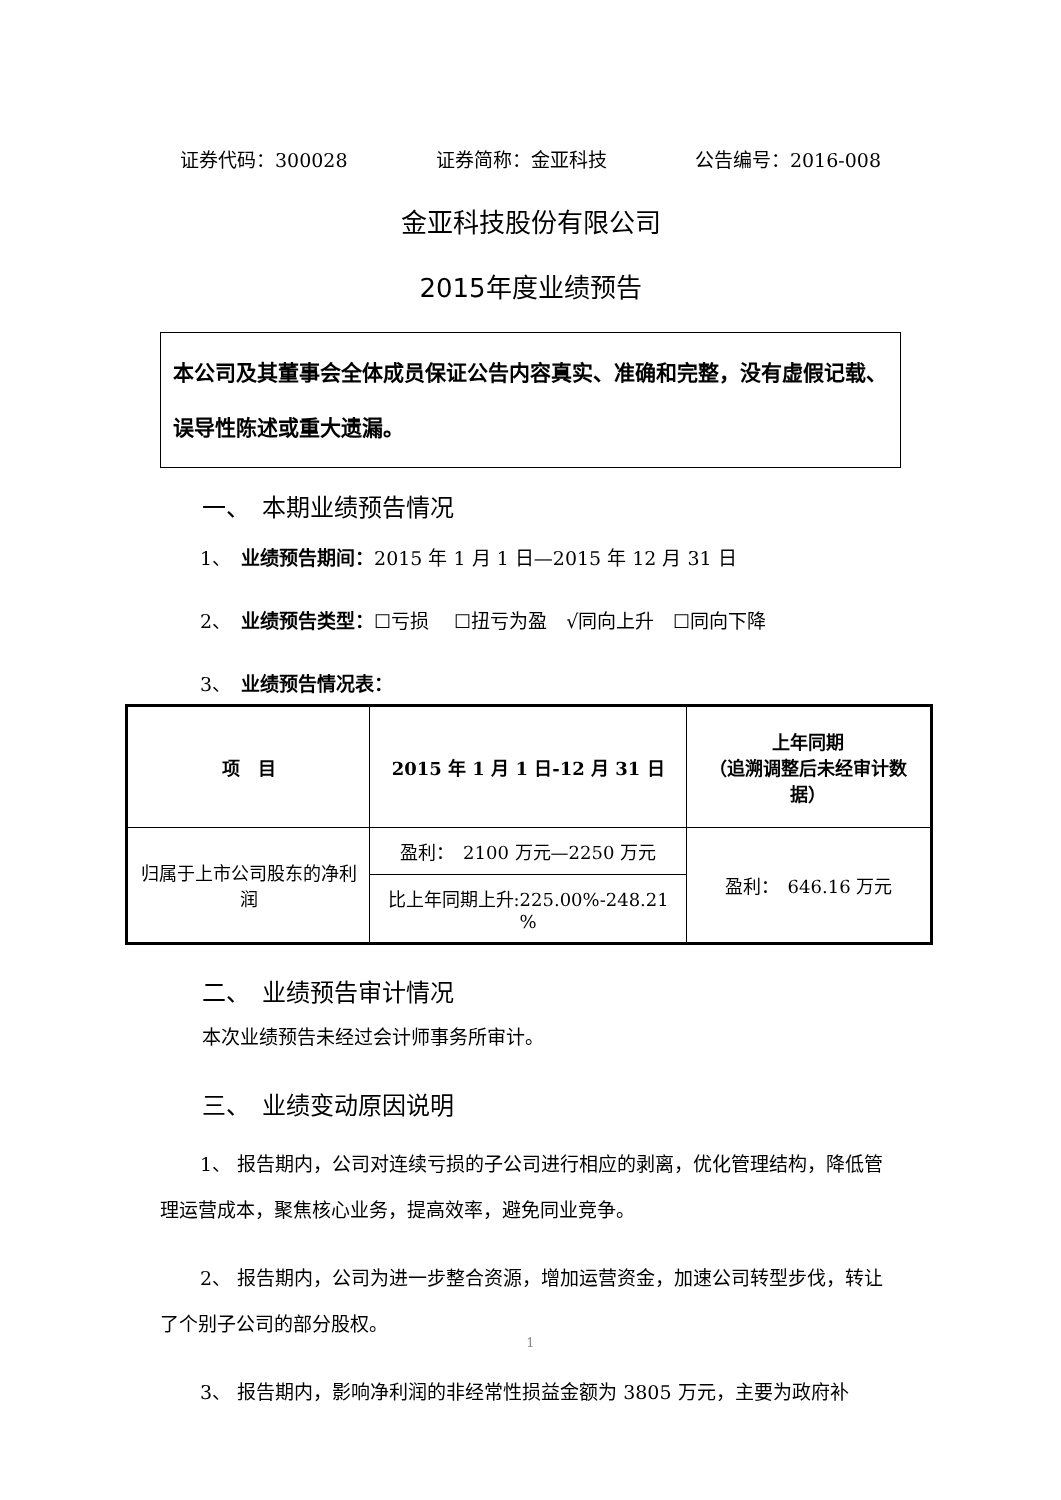证券代码：300028 证券简称：金亚科技 公告编号：2016-008
金亚科技股份有限公司
2015年度业绩预告
本公司及其董事会全体成员保证公告内容真实、准确和完整，没有虚假记载、误导性陈述或重大遗漏。
一、　本期业绩预告情况
1、　业绩预告期间：2015 年 1 月 1 日—2015 年 12 月 31 日
2、　业绩预告类型：☐亏损　 ☐扭亏为盈　√同向上升　☐同向下降
3、　业绩预告情况表：
| 项 目 | 2015 年 1 月 1 日-12 月 31 日 | 上年同期 （追溯调整后未经审计数据） |
| --- | --- | --- |
| 归属于上市公司股东的净利润 | 盈利： 2100 万元—2250 万元 | 盈利： 646.16 万元 |
| | 比上年同期上升:225.00%-248.21 % | |
二、　业绩预告审计情况
本次业绩预告未经过会计师事务所审计。
三、　业绩变动原因说明
1、 报告期内，公司对连续亏损的子公司进行相应的剥离，优化管理结构，降低管理运营成本，聚焦核心业务，提高效率，避免同业竞争。
2、 报告期内，公司为进一步整合资源，增加运营资金，加速公司转型步伐，转让了个别子公司的部分股权。
3、 报告期内，影响净利润的非经常性损益金额为 3805 万元，主要为政府补
1